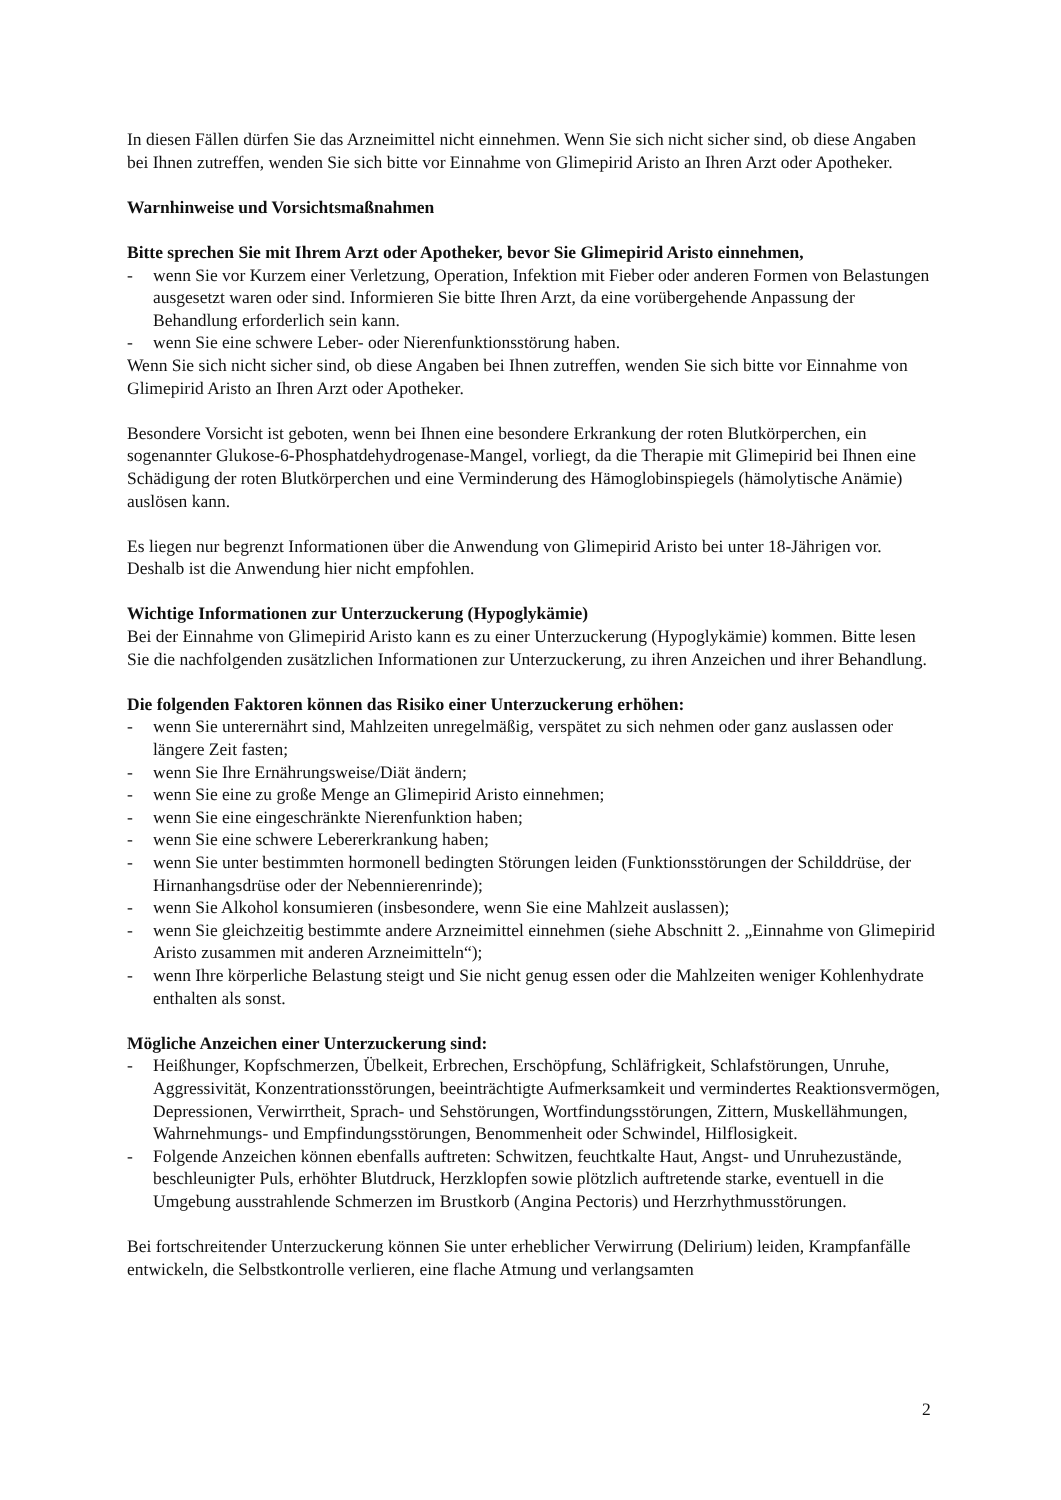In diesen Fällen dürfen Sie das Arzneimittel nicht einnehmen. Wenn Sie sich nicht sicher sind, ob diese Angaben bei Ihnen zutreffen, wenden Sie sich bitte vor Einnahme von Glimepirid Aristo an Ihren Arzt oder Apotheker.
Warnhinweise und Vorsichtsmaßnahmen
Bitte sprechen Sie mit Ihrem Arzt oder Apotheker, bevor Sie Glimepirid Aristo einnehmen,
- wenn Sie vor Kurzem einer Verletzung, Operation, Infektion mit Fieber oder anderen Formen von Belastungen ausgesetzt waren oder sind. Informieren Sie bitte Ihren Arzt, da eine vorübergehende Anpassung der Behandlung erforderlich sein kann.
- wenn Sie eine schwere Leber- oder Nierenfunktionsstörung haben.
Wenn Sie sich nicht sicher sind, ob diese Angaben bei Ihnen zutreffen, wenden Sie sich bitte vor Einnahme von Glimepirid Aristo an Ihren Arzt oder Apotheker.
Besondere Vorsicht ist geboten, wenn bei Ihnen eine besondere Erkrankung der roten Blutkörperchen, ein sogenannter Glukose-6-Phosphatdehydrogenase-Mangel, vorliegt, da die Therapie mit Glimepirid bei Ihnen eine Schädigung der roten Blutkörperchen und eine Verminderung des Hämoglobinspiegels (hämolytische Anämie) auslösen kann.
Es liegen nur begrenzt Informationen über die Anwendung von Glimepirid Aristo bei unter 18-Jährigen vor. Deshalb ist die Anwendung hier nicht empfohlen.
Wichtige Informationen zur Unterzuckerung (Hypoglykämie)
Bei der Einnahme von Glimepirid Aristo kann es zu einer Unterzuckerung (Hypoglykämie) kommen. Bitte lesen Sie die nachfolgenden zusätzlichen Informationen zur Unterzuckerung, zu ihren Anzeichen und ihrer Behandlung.
Die folgenden Faktoren können das Risiko einer Unterzuckerung erhöhen:
- wenn Sie unterernährt sind, Mahlzeiten unregelmäßig, verspätet zu sich nehmen oder ganz auslassen oder längere Zeit fasten;
- wenn Sie Ihre Ernährungsweise/Diät ändern;
- wenn Sie eine zu große Menge an Glimepirid Aristo einnehmen;
- wenn Sie eine eingeschränkte Nierenfunktion haben;
- wenn Sie eine schwere Lebererkrankung haben;
- wenn Sie unter bestimmten hormonell bedingten Störungen leiden (Funktionsstörungen der Schilddrüse, der Hirnanhangsdrüse oder der Nebennierenrinde);
- wenn Sie Alkohol konsumieren (insbesondere, wenn Sie eine Mahlzeit auslassen);
- wenn Sie gleichzeitig bestimmte andere Arzneimittel einnehmen (siehe Abschnitt 2. „Einnahme von Glimepirid Aristo zusammen mit anderen Arzneimitteln“);
- wenn Ihre körperliche Belastung steigt und Sie nicht genug essen oder die Mahlzeiten weniger Kohlenhydrate enthalten als sonst.
Mögliche Anzeichen einer Unterzuckerung sind:
- Heißhunger, Kopfschmerzen, Übelkeit, Erbrechen, Erschöpfung, Schläfrigkeit, Schlafstörungen, Unruhe, Aggressivität, Konzentrationsstörungen, beeinträchtigte Aufmerksamkeit und vermindertes Reaktionsvermögen, Depressionen, Verwirrtheit, Sprach- und Sehstörungen, Wortfindungsstörungen, Zittern, Muskellähmungen, Wahrnehmungs- und Empfindungsstörungen, Benommenheit oder Schwindel, Hilflosigkeit.
- Folgende Anzeichen können ebenfalls auftreten: Schwitzen, feuchtkalte Haut, Angst- und Unruhezustände, beschleunigter Puls, erhöhter Blutdruck, Herzklopfen sowie plötzlich auftretende starke, eventuell in die Umgebung ausstrahlende Schmerzen im Brustkorb (Angina Pectoris) und Herzrhythmusstörungen.
Bei fortschreitender Unterzuckerung können Sie unter erheblicher Verwirrung (Delirium) leiden, Krampfanfälle entwickeln, die Selbstkontrolle verlieren, eine flache Atmung und verlangsamten
2